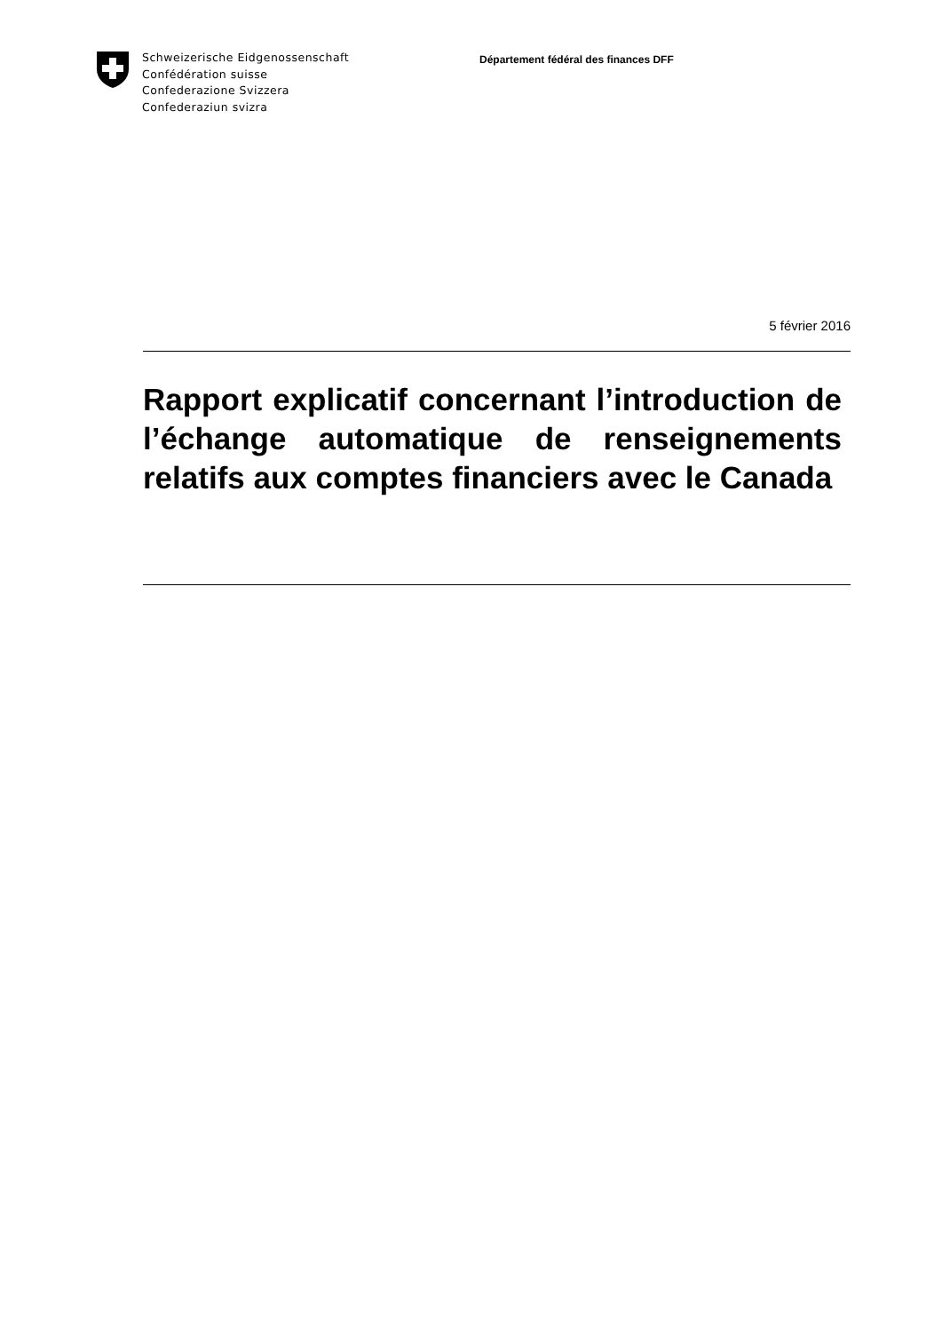Schweizerische Eidgenossenschaft
Confédération suisse
Confederazione Svizzera
Confederaziun svizra
Département fédéral des finances DFF
5 février 2016
Rapport explicatif concernant l’introduction de l’échange automatique de renseignements relatifs aux comptes financiers avec le Canada